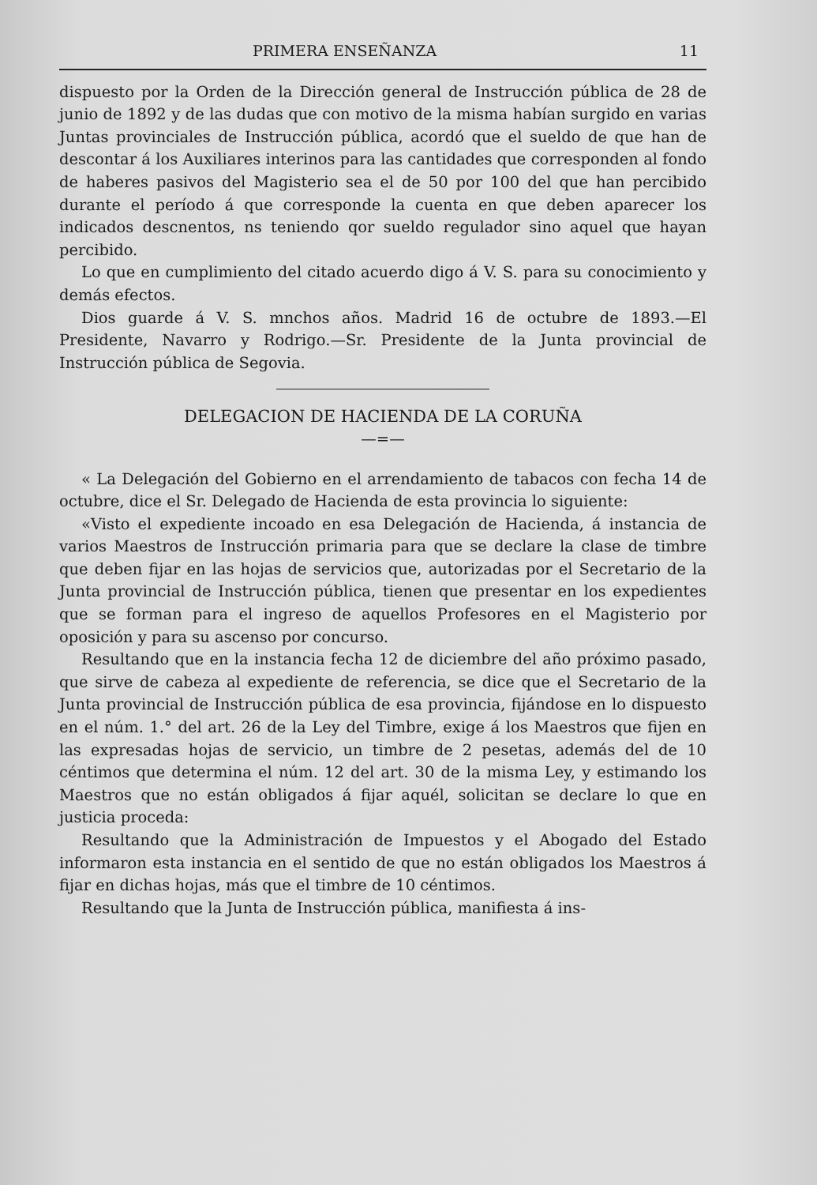PRIMERA ENSEÑANZA 11
dispuesto por la Orden de la Dirección general de Instrucción pública de 28 de junio de 1892 y de las dudas que con motivo de la misma habían surgido en varias Juntas provinciales de Instrucción pública, acordó que el sueldo de que han de descontar á los Auxiliares interinos para las cantidades que corresponden al fondo de haberes pasivos del Magisterio sea el de 50 por 100 del que han percibido durante el período á que corresponde la cuenta en que deben aparecer los indicados descnentos, ns teniendo qor sueldo regulador sino aquel que hayan percibido.
Lo que en cumplimiento del citado acuerdo digo á V. S. para su conocimiento y demás efectos.
Dios guarde á V. S. mnchos años. Madrid 16 de octubre de 1893.—El Presidente, Navarro y Rodrigo.—Sr. Presidente de la Junta provincial de Instrucción pública de Segovia.
DELEGACION DE HACIENDA DE LA CORUÑA
—=—
« La Delegación del Gobierno en el arrendamiento de tabacos con fecha 14 de octubre, dice el Sr. Delegado de Hacienda de esta provincia lo siguiente:
«Visto el expediente incoado en esa Delegación de Hacienda, á instancia de varios Maestros de Instrucción primaria para que se declare la clase de timbre que deben fijar en las hojas de servicios que, autorizadas por el Secretario de la Junta provincial de Instrucción pública, tienen que presentar en los expedientes que se forman para el ingreso de aquellos Profesores en el Magisterio por oposición y para su ascenso por concurso.
Resultando que en la instancia fecha 12 de diciembre del año próximo pasado, que sirve de cabeza al expediente de referencia, se dice que el Secretario de la Junta provincial de Instrucción pública de esa provincia, fijándose en lo dispuesto en el núm. 1.° del art. 26 de la Ley del Timbre, exige á los Maestros que fijen en las expresadas hojas de servicio, un timbre de 2 pesetas, además del de 10 céntimos que determina el núm. 12 del art. 30 de la misma Ley, y estimando los Maestros que no están obligados á fijar aquél, solicitan se declare lo que en justicia proceda:
Resultando que la Administración de Impuestos y el Abogado del Estado informaron esta instancia en el sentido de que no están obligados los Maestros á fijar en dichas hojas, más que el timbre de 10 céntimos.
Resultando que la Junta de Instrucción pública, manifiesta á ins-